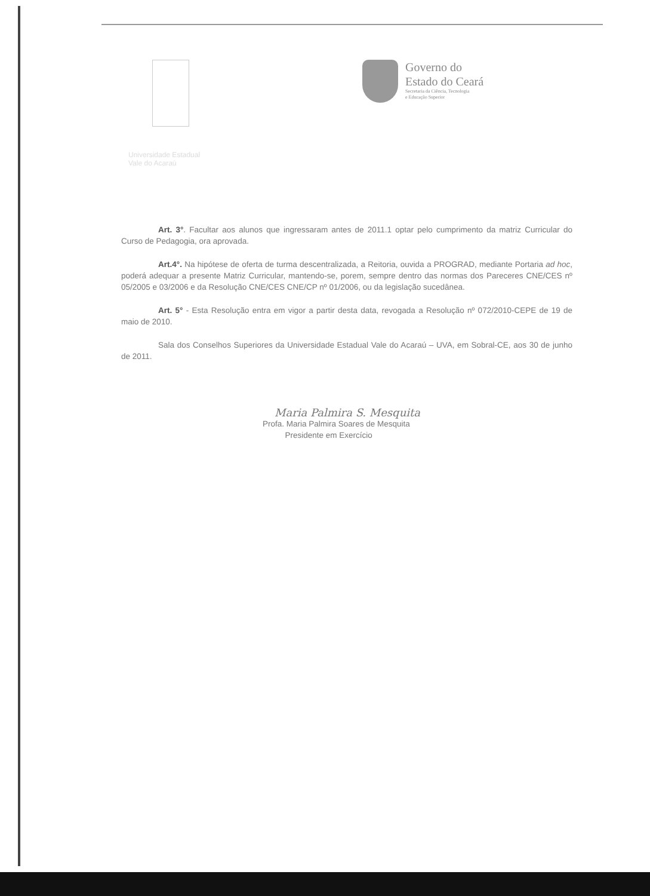Governo do
Estado do Ceará
Secretaria da Ciência, Tecnologia
e Educação Superior
Universidade Estadual
Vale do Acaraú
Art. 3°. Facultar aos alunos que ingressaram antes de 2011.1 optar pelo cumprimento da matriz Curricular do Curso de Pedagogia, ora aprovada.
Art.4°. Na hipótese de oferta de turma descentralizada, a Reitoria, ouvida a PROGRAD, mediante Portaria ad hoc, poderá adequar a presente Matriz Curricular, mantendo-se, porem, sempre dentro das normas dos Pareceres CNE/CES nº 05/2005 e 03/2006 e da Resolução CNE/CES CNE/CP nº 01/2006, ou da legislação sucedânea.
Art. 5° - Esta Resolução entra em vigor a partir desta data, revogada a Resolução nº 072/2010-CEPE de 19 de maio de 2010.
Sala dos Conselhos Superiores da Universidade Estadual Vale do Acaraú – UVA, em Sobral-CE, aos 30 de junho de 2011.
Maria Palmira S. Mesquita
Profa. Maria Palmira Soares de Mesquita
Presidente em Exercício